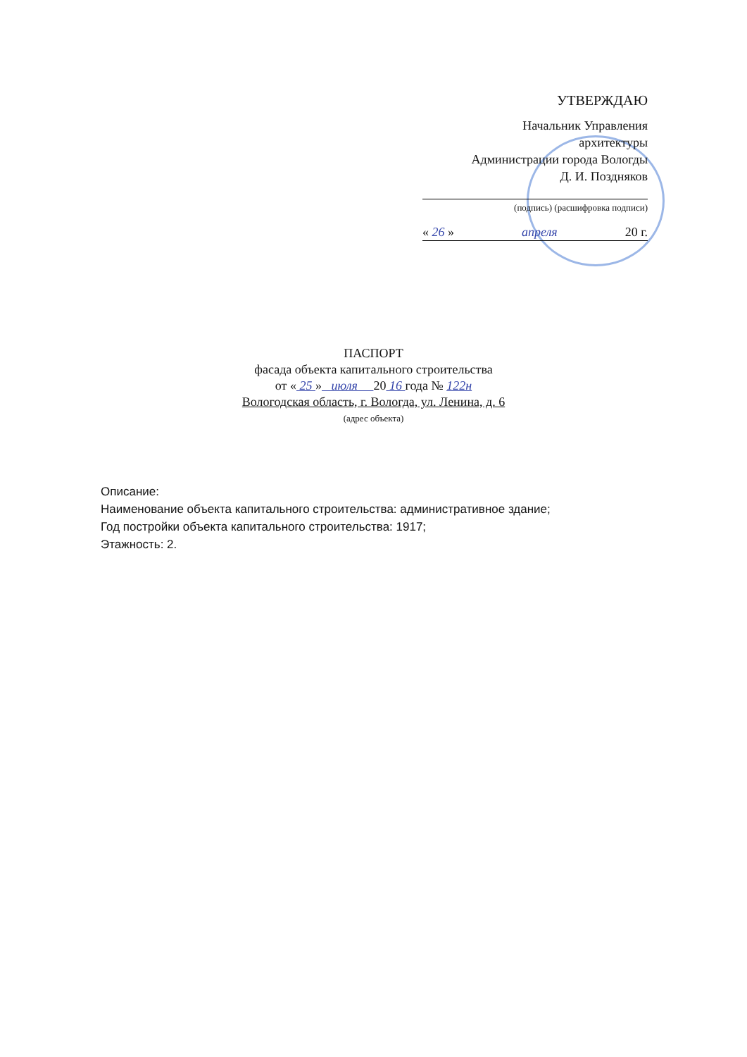УТВЕРЖДАЮ
Начальник Управления
архитектуры
Администрации города Вологды
Д. И. Поздняков
(подпись) (расшифровка подписи)
« 26 » апреля 20 г.
ПАСПОРТ
фасада объекта капитального строительства
от « 25 » июля 20 16 года № 122н
Вологодская область, г. Вологда, ул. Ленина, д. 6
(адрес объекта)
Описание:
Наименование объекта капитального строительства: административное здание;
Год постройки объекта капитального строительства: 1917;
Этажность: 2.